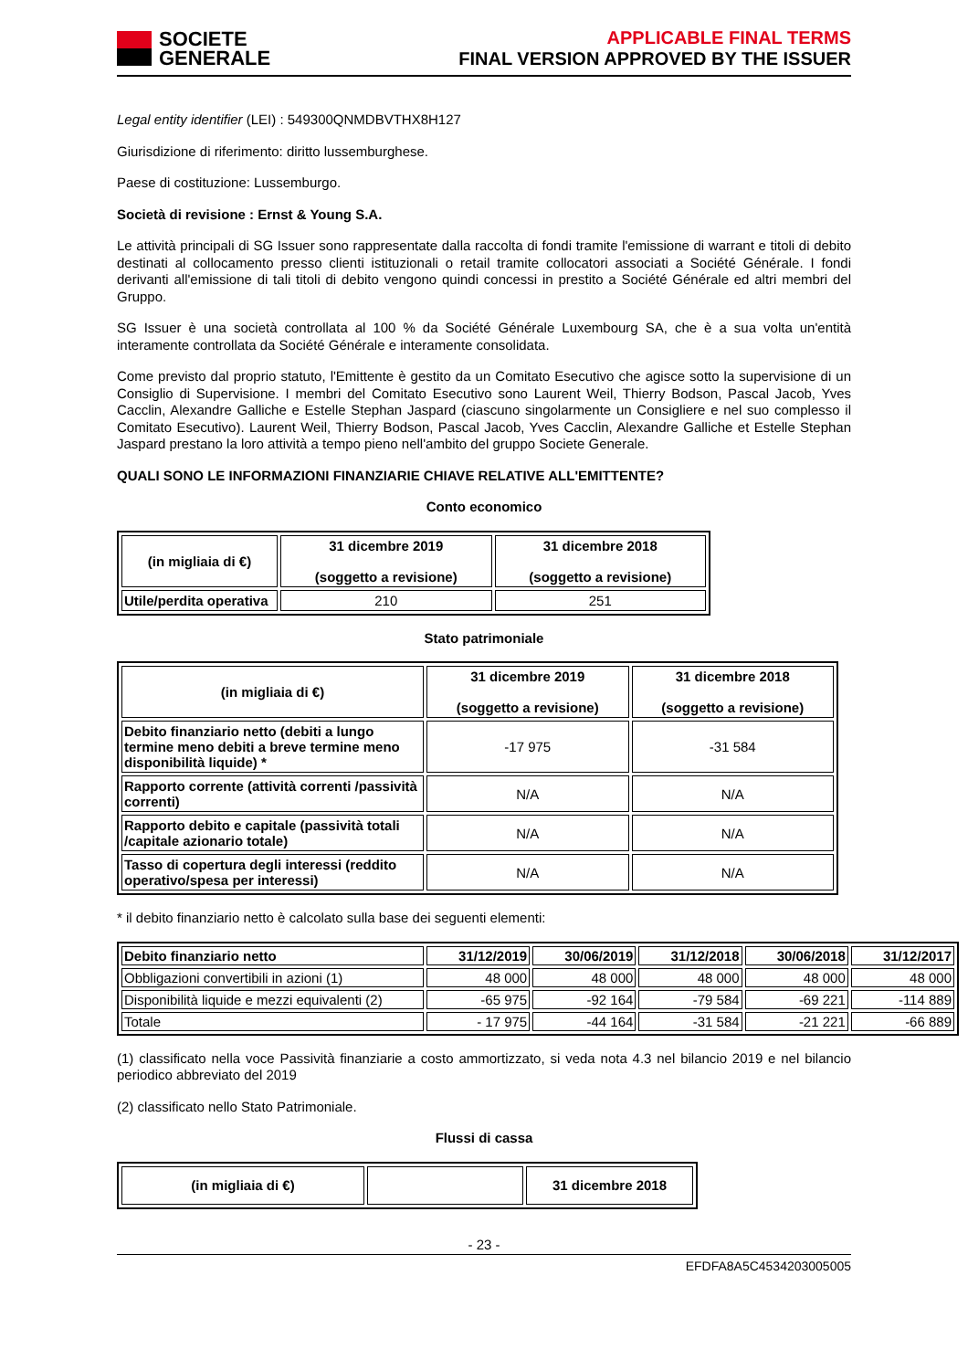SOCIETE
GENERALE
APPLICABLE FINAL TERMS
FINAL VERSION APPROVED BY THE ISSUER
Legal entity identifier (LEI) : 549300QNMDBVTHX8H127
Giurisdizione di riferimento: diritto lussemburghese.
Paese di costituzione: Lussemburgo.
Società di revisione : Ernst & Young S.A.
Le attività principali di SG Issuer sono rappresentate dalla raccolta di fondi tramite l'emissione di warrant e titoli di debito destinati al collocamento presso clienti istituzionali o retail tramite collocatori associati a Société Générale. I fondi derivanti all'emissione di tali titoli di debito vengono quindi concessi in prestito a Société Générale ed altri membri del Gruppo.
SG Issuer è una società controllata al 100 % da Société Générale Luxembourg SA, che è a sua volta un'entità interamente controllata da Société Générale e interamente consolidata.
Come previsto dal proprio statuto, l'Emittente è gestito da un Comitato Esecutivo che agisce sotto la supervisione di un Consiglio di Supervisione. I membri del Comitato Esecutivo sono Laurent Weil, Thierry Bodson, Pascal Jacob, Yves Cacclin, Alexandre Galliche e Estelle Stephan Jaspard (ciascuno singolarmente un Consigliere e nel suo complesso il Comitato Esecutivo). Laurent Weil, Thierry Bodson, Pascal Jacob, Yves Cacclin, Alexandre Galliche et Estelle Stephan Jaspard prestano la loro attività a tempo pieno nell'ambito del gruppo Societe Generale.
QUALI SONO LE INFORMAZIONI FINANZIARIE CHIAVE RELATIVE ALL'EMITTENTE?
Conto economico
| (in migliaia di €) | 31 dicembre 2019 (soggetto a revisione) | 31 dicembre 2018 (soggetto a revisione) |
| --- | --- | --- |
| Utile/perdita operativa | 210 | 251 |
Stato patrimoniale
| (in migliaia di €) | 31 dicembre 2019 (soggetto a revisione) | 31 dicembre 2018 (soggetto a revisione) |
| --- | --- | --- |
| Debito finanziario netto (debiti a lungo termine meno debiti a breve termine meno disponibilità liquide) * | -17 975 | -31 584 |
| Rapporto corrente (attività correnti /passività correnti) | N/A | N/A |
| Rapporto debito e capitale (passività totali /capitale azionario totale) | N/A | N/A |
| Tasso di copertura degli interessi (reddito operativo/spesa per interessi) | N/A | N/A |
* il debito finanziario netto è calcolato sulla base dei seguenti elementi:
| Debito finanziario netto | 31/12/2019 | 30/06/2019 | 31/12/2018 | 30/06/2018 | 31/12/2017 |
| Obbligazioni convertibili in azioni (1) | 48 000 | 48 000 | 48 000 | 48 000 | 48 000 |
| Disponibilità liquide e mezzi equivalenti (2) | -65 975 | -92 164 | -79 584 | -69 221 | -114 889 |
| Totale | - 17 975 | -44 164 | -31 584 | -21 221 | -66 889 |
(1) classificato nella voce Passività finanziarie a costo ammortizzato, si veda nota 4.3 nel bilancio 2019 e nel bilancio periodico abbreviato del 2019
(2) classificato nello Stato Patrimoniale.
Flussi di cassa
| (in migliaia di €) | | 31 dicembre 2018 |
| --- | --- | --- |
- 23 -
EFDFA8A5C4534203005005